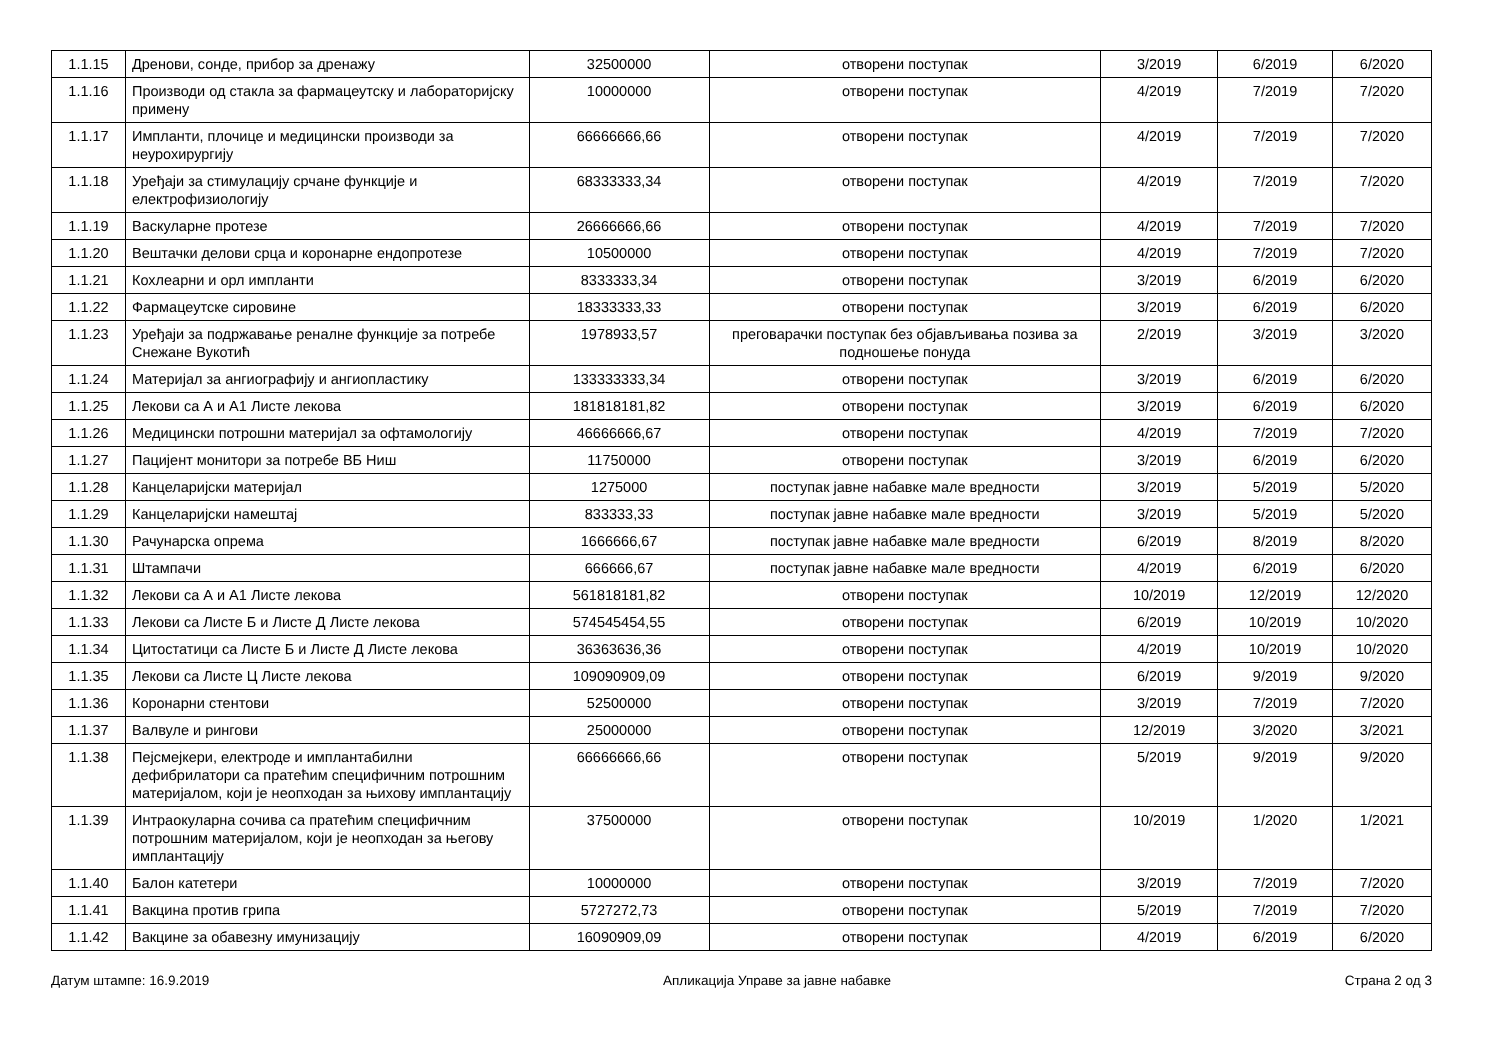| 1.1.15 | Дренови, сонде, прибор за дренажу | 32500000 | отворени поступак | 3/2019 | 6/2019 | 6/2020 |
| 1.1.16 | Производи од стакла за фармацеутску и лабораторијску примену | 10000000 | отворени поступак | 4/2019 | 7/2019 | 7/2020 |
| 1.1.17 | Импланти, плочице и медицински производи за неурохирургију | 66666666,66 | отворени поступак | 4/2019 | 7/2019 | 7/2020 |
| 1.1.18 | Уређаји за стимулацију срчане функције и електрофизиологију | 68333333,34 | отворени поступак | 4/2019 | 7/2019 | 7/2020 |
| 1.1.19 | Васкуларне протезе | 26666666,66 | отворени поступак | 4/2019 | 7/2019 | 7/2020 |
| 1.1.20 | Вештачки делови срца и коронарне ендопротезе | 10500000 | отворени поступак | 4/2019 | 7/2019 | 7/2020 |
| 1.1.21 | Кохлеарни и орл импланти | 8333333,34 | отворени поступак | 3/2019 | 6/2019 | 6/2020 |
| 1.1.22 | Фармацеутске сировине | 18333333,33 | отворени поступак | 3/2019 | 6/2019 | 6/2020 |
| 1.1.23 | Уређаји за подржавање реналне функције за потребе Снежане Вукотић | 1978933,57 | преговарачки поступак без објављивања позива за подношење понуда | 2/2019 | 3/2019 | 3/2020 |
| 1.1.24 | Материјал за ангиографију и ангиопластику | 133333333,34 | отворени поступак | 3/2019 | 6/2019 | 6/2020 |
| 1.1.25 | Лекови са А и А1 Листе лекова | 181818181,82 | отворени поступак | 3/2019 | 6/2019 | 6/2020 |
| 1.1.26 | Медицински потрошни материјал за офтамологију | 46666666,67 | отворени поступак | 4/2019 | 7/2019 | 7/2020 |
| 1.1.27 | Пацијент монитори за потребе ВБ Ниш | 11750000 | отворени поступак | 3/2019 | 6/2019 | 6/2020 |
| 1.1.28 | Канцеларијски материјал | 1275000 | поступак јавне набавке мале вредности | 3/2019 | 5/2019 | 5/2020 |
| 1.1.29 | Канцеларијски намештај | 833333,33 | поступак јавне набавке мале вредности | 3/2019 | 5/2019 | 5/2020 |
| 1.1.30 | Рачунарска опрема | 1666666,67 | поступак јавне набавке мале вредности | 6/2019 | 8/2019 | 8/2020 |
| 1.1.31 | Штампачи | 666666,67 | поступак јавне набавке мале вредности | 4/2019 | 6/2019 | 6/2020 |
| 1.1.32 | Лекови са А и А1 Листе лекова | 561818181,82 | отворени поступак | 10/2019 | 12/2019 | 12/2020 |
| 1.1.33 | Лекови са Листе Б и Листе Д Листе лекова | 574545454,55 | отворени поступак | 6/2019 | 10/2019 | 10/2020 |
| 1.1.34 | Цитостатици са Листе Б и Листе Д Листе лекова | 36363636,36 | отворени поступак | 4/2019 | 10/2019 | 10/2020 |
| 1.1.35 | Лекови са Листе Ц Листе лекова | 109090909,09 | отворени поступак | 6/2019 | 9/2019 | 9/2020 |
| 1.1.36 | Коронарни стентови | 52500000 | отворени поступак | 3/2019 | 7/2019 | 7/2020 |
| 1.1.37 | Валвуле и рингови | 25000000 | отворени поступак | 12/2019 | 3/2020 | 3/2021 |
| 1.1.38 | Пејсмејкери, електроде и имплантабилни дефибрилатори са пратећим специфичним потрошним материјалом, који је неопходан за њихову имплантацију | 66666666,66 | отворени поступак | 5/2019 | 9/2019 | 9/2020 |
| 1.1.39 | Интраокуларна сочива са пратећим специфичним потрошним материјалом, који је неопходан за његову имплантацију | 37500000 | отворени поступак | 10/2019 | 1/2020 | 1/2021 |
| 1.1.40 | Балон катетери | 10000000 | отворени поступак | 3/2019 | 7/2019 | 7/2020 |
| 1.1.41 | Вакцина против грипа | 5727272,73 | отворени поступак | 5/2019 | 7/2019 | 7/2020 |
| 1.1.42 | Вакцине за обавезну имунизацију | 16090909,09 | отворени поступак | 4/2019 | 6/2019 | 6/2020 |
Датум штампе: 16.9.2019 Апликација Управе за јавне набавке Страна 2 од 3